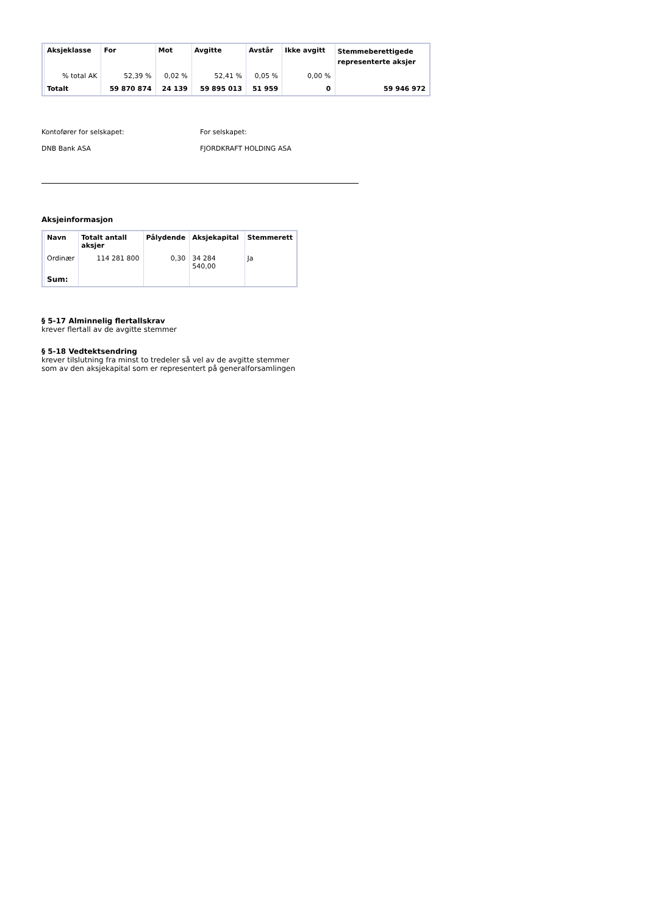| Aksjeklasse | For | Mot | Avgitte | Avstår | Ikke avgitt | Stemmeberettigede representerte aksjer |
| --- | --- | --- | --- | --- | --- | --- |
| % total AK | 52,39 % | 0,02 % | 52,41 % | 0,05 % | 0,00 % | |
| Totalt | 59 870 874 | 24 139 | 59 895 013 | 51 959 | 0 | 59 946 972 |
Kontofører for selskapet:
DNB Bank ASA
For selskapet:
FJORDKRAFT HOLDING ASA
Aksjeinformasjon
| Navn | Totalt antall aksjer | Pålydende | Aksjekapital | Stemmerett |
| --- | --- | --- | --- | --- |
| Ordinær | 114 281 800 | 0,30 | 34 284 540,00 | Ja |
| Sum: | | | | |
§ 5-17 Alminnelig flertallskrav
krever flertall av de avgitte stemmer
§ 5-18 Vedtektsendring
krever tilslutning fra minst to tredeler så vel av de avgitte stemmer
som av den aksjekapital som er representert på generalforsamlingen